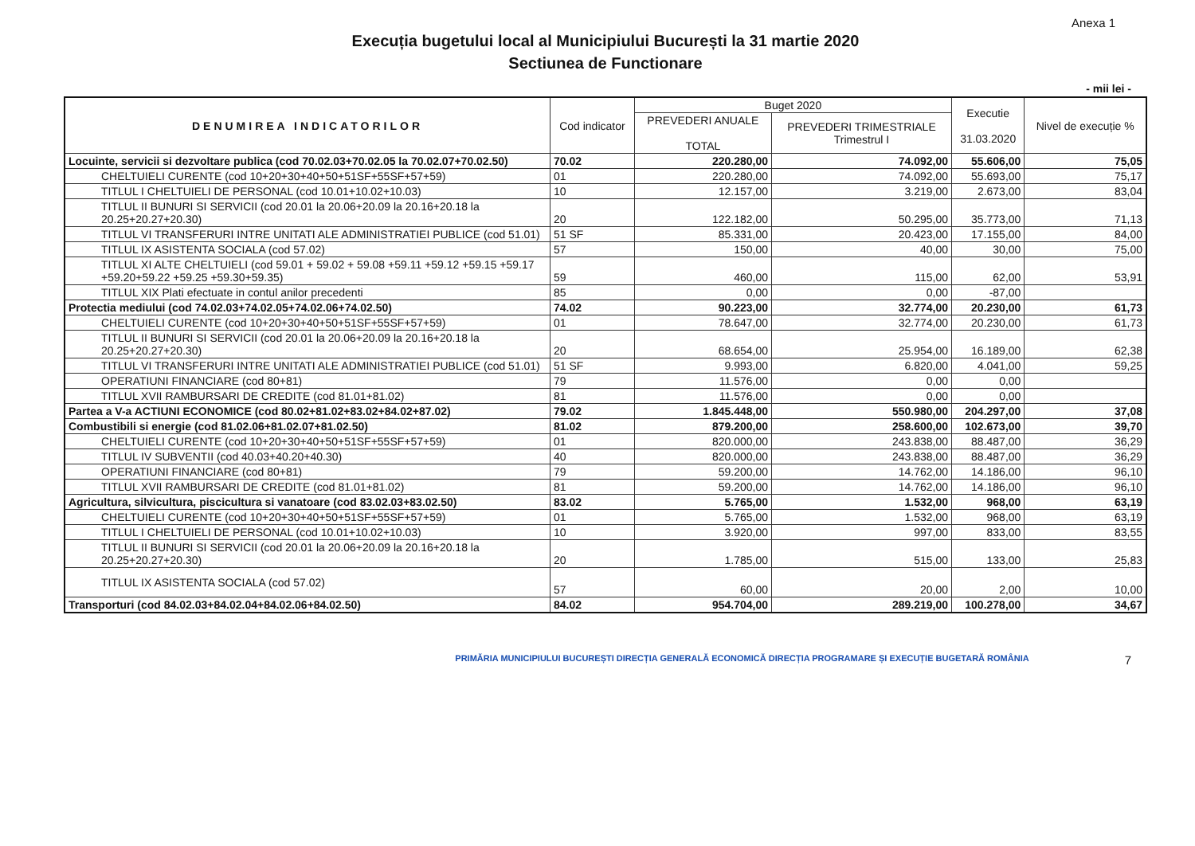Anexa 1
Execuția bugetului local al Municipiului București la 31 martie 2020
Sectiunea de Functionare
- mii lei -
| DENUMIREA INDICATORILOR | Cod indicator | Buget 2020 | | Executie 31.03.2020 | Nivel de execuție % |
| --- | --- | --- | --- | --- | --- |
| | | PREVEDERI ANUALE TOTAL | PREVEDERI TRIMESTRIALE Trimestrul I | | |
| Locuinte, servicii si dezvoltare publica (cod 70.02.03+70.02.05 la 70.02.07+70.02.50) | 70.02 | 220.280,00 | 74.092,00 | 55.606,00 | 75,05 |
| CHELTUIELI CURENTE (cod 10+20+30+40+50+51SF+55SF+57+59) | 01 | 220.280,00 | 74.092,00 | 55.693,00 | 75,17 |
| TITLUL I CHELTUIELI DE PERSONAL (cod 10.01+10.02+10.03) | 10 | 12.157,00 | 3.219,00 | 2.673,00 | 83,04 |
| TITLUL II BUNURI SI SERVICII (cod 20.01 la 20.06+20.09 la 20.16+20.18 la 20.25+20.27+20.30) | 20 | 122.182,00 | 50.295,00 | 35.773,00 | 71,13 |
| TITLUL VI TRANSFERURI INTRE UNITATI ALE ADMINISTRATIEI PUBLICE (cod 51.01) | 51 SF | 85.331,00 | 20.423,00 | 17.155,00 | 84,00 |
| TITLUL IX ASISTENTA SOCIALA (cod 57.02) | 57 | 150,00 | 40,00 | 30,00 | 75,00 |
| TITLUL XI ALTE CHELTUIELI (cod 59.01 + 59.02 + 59.08 +59.11 +59.12 +59.15 +59.17 +59.20+59.22 +59.25 +59.30+59.35) | 59 | 460,00 | 115,00 | 62,00 | 53,91 |
| TITLUL XIX Plati efectuate in contul anilor precedenti | 85 | 0,00 | 0,00 | -87,00 | |
| Protectia mediului (cod 74.02.03+74.02.05+74.02.06+74.02.50) | 74.02 | 90.223,00 | 32.774,00 | 20.230,00 | 61,73 |
| CHELTUIELI CURENTE (cod 10+20+30+40+50+51SF+55SF+57+59) | 01 | 78.647,00 | 32.774,00 | 20.230,00 | 61,73 |
| TITLUL II BUNURI SI SERVICII (cod 20.01 la 20.06+20.09 la 20.16+20.18 la 20.25+20.27+20.30) | 20 | 68.654,00 | 25.954,00 | 16.189,00 | 62,38 |
| TITLUL VI TRANSFERURI INTRE UNITATI ALE ADMINISTRATIEI PUBLICE (cod 51.01) | 51 SF | 9.993,00 | 6.820,00 | 4.041,00 | 59,25 |
| OPERATIUNI FINANCIARE (cod 80+81) | 79 | 11.576,00 | 0,00 | 0,00 | |
| TITLUL XVII RAMBURSARI DE CREDITE (cod 81.01+81.02) | 81 | 11.576,00 | 0,00 | 0,00 | |
| Partea a V-a ACTIUNI ECONOMICE (cod 80.02+81.02+83.02+84.02+87.02) | 79.02 | 1.845.448,00 | 550.980,00 | 204.297,00 | 37,08 |
| Combustibili si energie (cod 81.02.06+81.02.07+81.02.50) | 81.02 | 879.200,00 | 258.600,00 | 102.673,00 | 39,70 |
| CHELTUIELI CURENTE (cod 10+20+30+40+50+51SF+55SF+57+59) | 01 | 820.000,00 | 243.838,00 | 88.487,00 | 36,29 |
| TITLUL IV SUBVENTII (cod 40.03+40.20+40.30) | 40 | 820.000,00 | 243.838,00 | 88.487,00 | 36,29 |
| OPERATIUNI FINANCIARE (cod 80+81) | 79 | 59.200,00 | 14.762,00 | 14.186,00 | 96,10 |
| TITLUL XVII RAMBURSARI DE CREDITE (cod 81.01+81.02) | 81 | 59.200,00 | 14.762,00 | 14.186,00 | 96,10 |
| Agricultura, silvicultura, piscicultura si vanatoare (cod 83.02.03+83.02.50) | 83.02 | 5.765,00 | 1.532,00 | 968,00 | 63,19 |
| CHELTUIELI CURENTE (cod 10+20+30+40+50+51SF+55SF+57+59) | 01 | 5.765,00 | 1.532,00 | 968,00 | 63,19 |
| TITLUL I CHELTUIELI DE PERSONAL (cod 10.01+10.02+10.03) | 10 | 3.920,00 | 997,00 | 833,00 | 83,55 |
| TITLUL II BUNURI SI SERVICII (cod 20.01 la 20.06+20.09 la 20.16+20.18 la 20.25+20.27+20.30) | 20 | 1.785,00 | 515,00 | 133,00 | 25,83 |
| TITLUL IX ASISTENTA SOCIALA (cod 57.02) | 57 | 60,00 | 20,00 | 2,00 | 10,00 |
| Transporturi (cod 84.02.03+84.02.04+84.02.06+84.02.50) | 84.02 | 954.704,00 | 289.219,00 | 100.278,00 | 34,67 |
PRIMĂRIA MUNICIPIULUI BUCUREȘTI DIRECȚIA GENERALĂ ECONOMICĂ DIRECȚIA PROGRAMARE ȘI EXECUȚIE BUGETARĂ ROMÂNIA 7